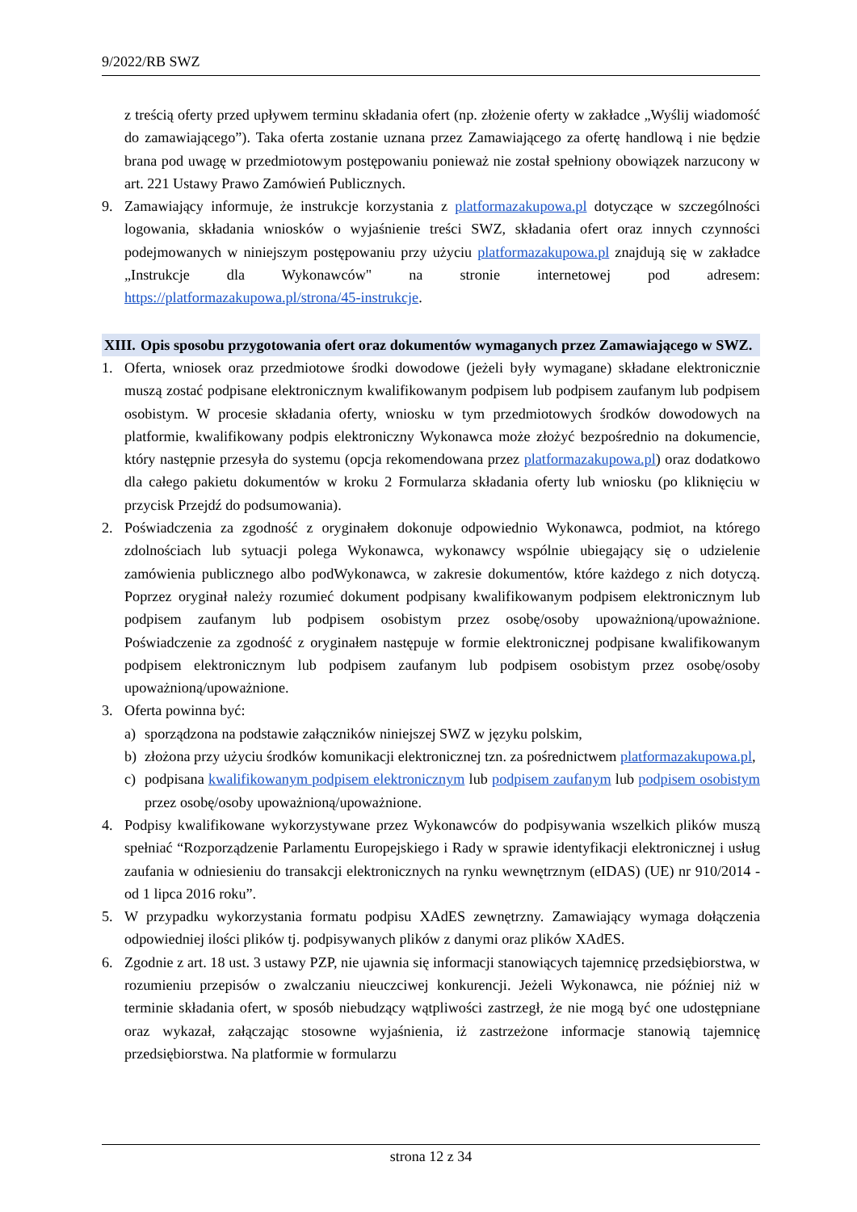9/2022/RB SWZ
z treścią oferty przed upływem terminu składania ofert (np. złożenie oferty w zakładce „Wyślij wiadomość do zamawiającego”). Taka oferta zostanie uznana przez Zamawiającego za ofertę handlową i nie będzie brana pod uwagę w przedmiotowym postępowaniu ponieważ nie został spełniony obowiązek narzucony w art. 221 Ustawy Prawo Zamówień Publicznych.
9. Zamawiający informuje, że instrukcje korzystania z platformazakupowa.pl dotyczące w szczególności logowania, składania wniosków o wyjaśnienie treści SWZ, składania ofert oraz innych czynności podejmowanych w niniejszym postępowaniu przy użyciu platformazakupowa.pl znajdują się w zakładce „Instrukcje dla Wykonawców" na stronie internetowej pod adresem: https://platformazakupowa.pl/strona/45-instrukcje.
XIII. Opis sposobu przygotowania ofert oraz dokumentów wymaganych przez Zamawiającego w SWZ.
1. Oferta, wniosek oraz przedmiotowe środki dowodowe (jeżeli były wymagane) składane elektronicznie muszą zostać podpisane elektronicznym kwalifikowanym podpisem lub podpisem zaufanym lub podpisem osobistym. W procesie składania oferty, wniosku w tym przedmiotowych środków dowodowych na platformie, kwalifikowany podpis elektroniczny Wykonawca może złożyć bezpośrednio na dokumencie, który następnie przesyła do systemu (opcja rekomendowana przez platformazakupowa.pl) oraz dodatkowo dla całego pakietu dokumentów w kroku 2 Formularza składania oferty lub wniosku (po kliknięciu w przycisk Przejdź do podsumowania).
2. Poświadczenia za zgodność z oryginałem dokonuje odpowiednio Wykonawca, podmiot, na którego zdolnościach lub sytuacji polega Wykonawca, wykonawcy wspólnie ubiegający się o udzielenie zamówienia publicznego albo podWykonawca, w zakresie dokumentów, które każdego z nich dotyczą. Poprzez oryginał należy rozumieć dokument podpisany kwalifikowanym podpisem elektronicznym lub podpisem zaufanym lub podpisem osobistym przez osobę/osoby upoważnioną/upoważnione. Poświadczenie za zgodność z oryginałem następuje w formie elektronicznej podpisane kwalifikowanym podpisem elektronicznym lub podpisem zaufanym lub podpisem osobistym przez osobę/osoby upoważnioną/upoważnione.
3. Oferta powinna być:
a) sporządzona na podstawie załączników niniejszej SWZ w języku polskim,
b) złożona przy użyciu środków komunikacji elektronicznej tzn. za pośrednictwem platformazakupowa.pl,
c) podpisana kwalifikowanym podpisem elektronicznym lub podpisem zaufanym lub podpisem osobistym przez osobę/osoby upoważnioną/upoważnione.
4. Podpisy kwalifikowane wykorzystywane przez Wykonawców do podpisywania wszelkich plików muszą spełniać “Rozporządzenie Parlamentu Europejskiego i Rady w sprawie identyfikacji elektronicznej i usług zaufania w odniesieniu do transakcji elektronicznych na rynku wewnętrznym (eIDAS) (UE) nr 910/2014 - od 1 lipca 2016 roku”.
5. W przypadku wykorzystania formatu podpisu XAdES zewnętrzny. Zamawiający wymaga dołączenia odpowiedniej ilości plików tj. podpisywanych plików z danymi oraz plików XAdES.
6. Zgodnie z art. 18 ust. 3 ustawy PZP, nie ujawnia się informacji stanowiących tajemnicę przedsiębiorstwa, w rozumieniu przepisów o zwalczaniu nieuczciwej konkurencji. Jeżeli Wykonawca, nie później niż w terminie składania ofert, w sposób niebudzący wątpliwości zastrzegł, że nie mogą być one udostępniane oraz wykazał, załączając stosowne wyjaśnienia, iż zastrzeżone informacje stanowią tajemnicę przedsiębiorstwa. Na platformie w formularzu
strona 12 z 34